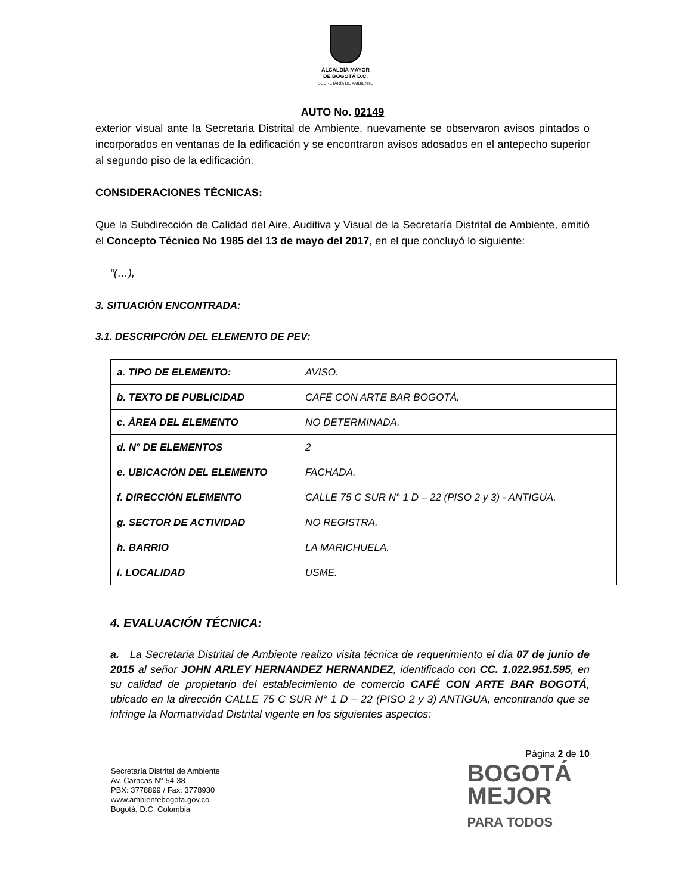ALCALDÍA MAYOR
DE BOGOTÁ D.C.
SECRETARÍA DE AMBIENTE
AUTO No. 02149
exterior visual ante la Secretaria Distrital de Ambiente, nuevamente se observaron avisos pintados o incorporados en ventanas de la edificación y se encontraron avisos adosados en el antepecho superior al segundo piso de la edificación.
CONSIDERACIONES TÉCNICAS:
Que la Subdirección de Calidad del Aire, Auditiva y Visual de la Secretaría Distrital de Ambiente, emitió el Concepto Técnico No 1985 del 13 de mayo del 2017, en el que concluyó lo siguiente:
“(…),
3. SITUACIÓN ENCONTRADA:
3.1. DESCRIPCIÓN DEL ELEMENTO DE PEV:
| a. TIPO DE ELEMENTO: | AVISO. |
| b. TEXTO DE PUBLICIDAD | CAFÉ CON ARTE BAR BOGOTÁ. |
| c. ÁREA DEL ELEMENTO | NO DETERMINADA. |
| d. N° DE ELEMENTOS | 2 |
| e. UBICACIÓN DEL ELEMENTO | FACHADA. |
| f. DIRECCIÓN ELEMENTO | CALLE 75 C SUR N° 1 D – 22 (PISO 2 y 3) - ANTIGUA. |
| g. SECTOR DE ACTIVIDAD | NO REGISTRA. |
| h. BARRIO | LA MARICHUELA. |
| i. LOCALIDAD | USME. |
4. EVALUACIÓN TÉCNICA:
a. La Secretaria Distrital de Ambiente realizo visita técnica de requerimiento el día 07 de junio de 2015 al señor JOHN ARLEY HERNANDEZ HERNANDEZ, identificado con CC. 1.022.951.595, en su calidad de propietario del establecimiento de comercio CAFÉ CON ARTE BAR BOGOTÁ, ubicado en la dirección CALLE 75 C SUR N° 1 D – 22 (PISO 2 y 3) ANTIGUA, encontrando que se infringe la Normatividad Distrital vigente en los siguientes aspectos:
Página 2 de 10
Secretaría Distrital de Ambiente
Av. Caracas N° 54-38
PBX: 3778899 / Fax: 3778930
www.ambientebogota.gov.co
Bogotá, D.C. Colombia
BOGOTÁ
MEJOR
PARA TODOS